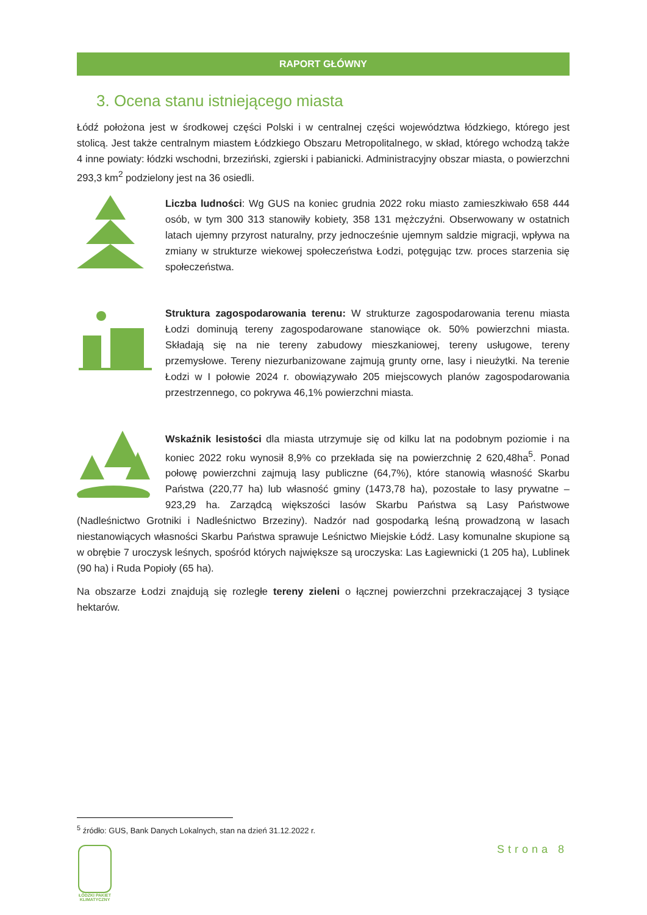RAPORT GŁÓWNY
3. Ocena stanu istniejącego miasta
Łódź położona jest w środkowej części Polski i w centralnej części województwa łódzkiego, którego jest stolicą. Jest także centralnym miastem Łódzkiego Obszaru Metropolitalnego, w skład, którego wchodzą także 4 inne powiaty: łódzki wschodni, brzeziński, zgierski i pabianicki. Administracyjny obszar miasta, o powierzchni 293,3 km<sup>2</sup> podzielony jest na 36 osiedli.
Liczba ludności: Wg GUS na koniec grudnia 2022 roku miasto zamieszkiwało 658 444 osób, w tym 300 313 stanowiły kobiety, 358 131 mężczyźni. Obserwowany w ostatnich latach ujemny przyrost naturalny, przy jednocześnie ujemnym saldzie migracji, wpływa na zmiany w strukturze wiekowej społeczeństwa Łodzi, potęgując tzw. proces starzenia się społeczeństwa.
Struktura zagospodarowania terenu: W strukturze zagospodarowania terenu miasta Łodzi dominują tereny zagospodarowane stanowiące ok. 50% powierzchni miasta. Składają się na nie tereny zabudowy mieszkaniowej, tereny usługowe, tereny przemysłowe. Tereny niezurbanizowane zajmują grunty orne, lasy i nieużytki. Na terenie Łodzi w I połowie 2024 r. obowiązywało 205 miejscowych planów zagospodarowania przestrzennego, co pokrywa 46,1% powierzchni miasta.
Wskaźnik lesistości dla miasta utrzymuje się od kilku lat na podobnym poziomie i na koniec 2022 roku wynosił 8,9% co przekłada się na powierzchnię 2 620,48ha<sup>5</sup>. Ponad połowę powierzchni zajmują lasy publiczne (64,7%), które stanowią własność Skarbu Państwa (220,77 ha) lub własność gminy (1473,78 ha), pozostałe to lasy prywatne – 923,29 ha. Zarządcą większości lasów Skarbu Państwa są Lasy Państwowe (Nadleśnictwo Grotniki i Nadleśnictwo Brzeziny). Nadzór nad gospodarką leśną prowadzoną w lasach niestanowiących własności Skarbu Państwa sprawuje Leśnictwo Miejskie Łódź. Lasy komunalne skupione są w obrębie 7 uroczysk leśnych, spośród których największe są uroczyska: Las Łagiewnicki (1 205 ha), Lublinek (90 ha) i Ruda Popioły (65 ha).
Na obszarze Łodzi znajdują się rozległe tereny zieleni o łącznej powierzchni przekraczającej 3 tysiące hektarów.
<sup>5</sup> źródło: GUS, Bank Danych Lokalnych, stan na dzień 31.12.2022 r.
Strona 8
ŁÓDZKI PAKIET KLIMATYCZNY